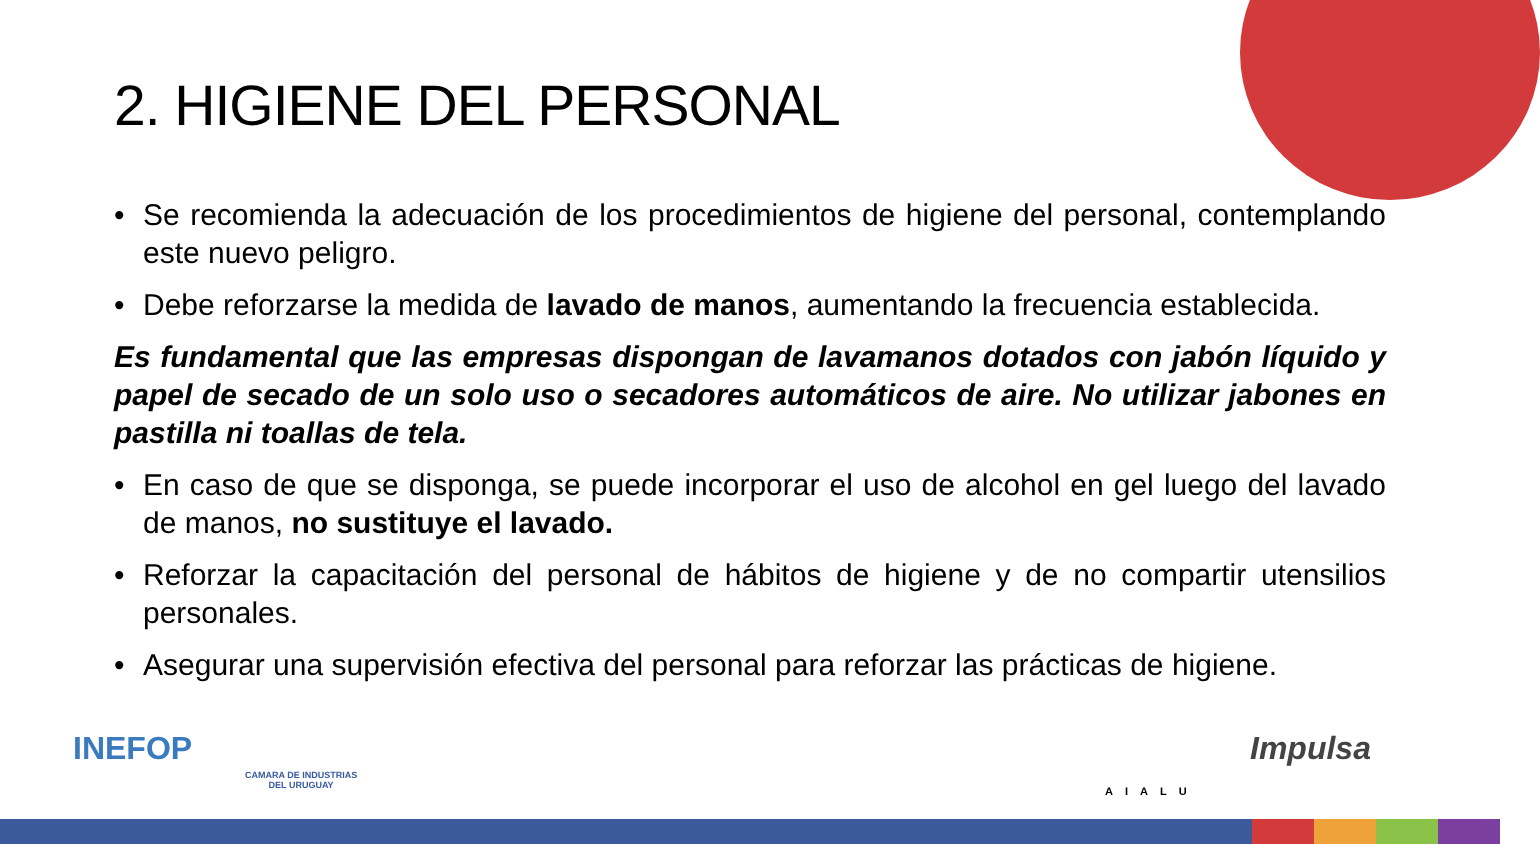2. HIGIENE DEL PERSONAL
• Se recomienda la adecuación de los procedimientos de higiene del personal, contemplando este nuevo peligro.
• Debe reforzarse la medida de lavado de manos, aumentando la frecuencia establecida.
Es fundamental que las empresas dispongan de lavamanos dotados con jabón líquido y papel de secado de un solo uso o secadores automáticos de aire. No utilizar jabones en pastilla ni toallas de tela.
• En caso de que se disponga, se puede incorporar el uso de alcohol en gel luego del lavado de manos, no sustituye el lavado.
• Reforzar la capacitación del personal de hábitos de higiene y de no compartir utensilios personales.
• Asegurar una supervisión efectiva del personal para reforzar las prácticas de higiene.
INEFOP
CAMARA DE INDUSTRIAS
DEL URUGUAY
AIALU
Impulsa